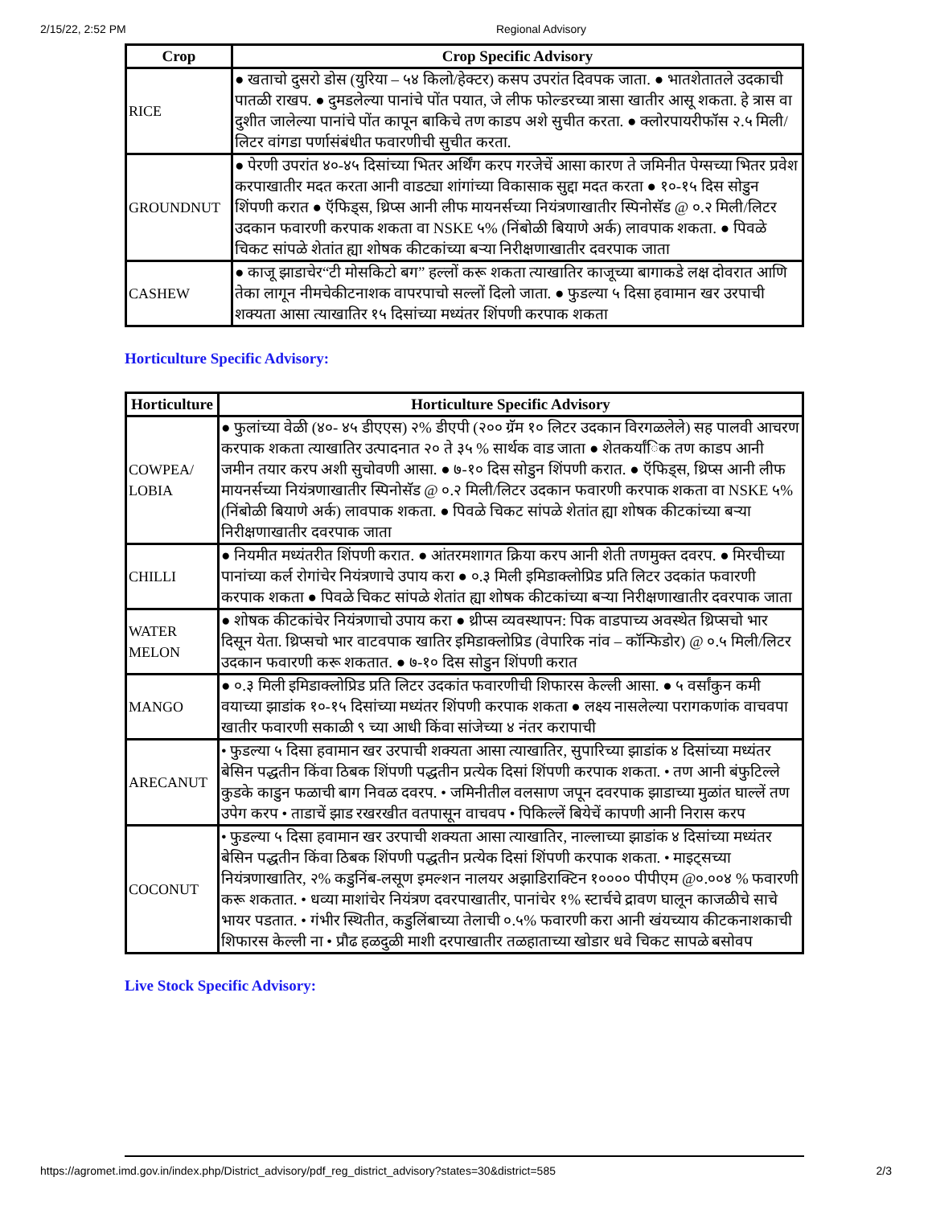2/15/22, 2:52 PM Regional Advisory
| Crop | Crop Specific Advisory |
| --- | --- |
| RICE | ● खताचो दुसरो डोस (युरिया – ५४ किलो/हेक्टर) कसप उपरांत दिवपक जाता. ● भातशेतातले उदकाची पातळी राखप. ● दुमडलेल्या पानांचे पोंत पयात, जे लीफ फोल्डरच्या त्रासा खातीर आसू शकता. हे त्रास वा दुशीत जालेल्या पानांचे पोंत कापून बाकिचे तण काडप अशे सुचीत करता. ● क्लोरपायरीफॉस २.५ मिली/लिटर वांगडा पर्णासंबंधीत फवारणीची सुचीत करता. |
| GROUNDNUT | ● पेरणी उपरांत ४०-४५ दिसांच्या भितर अर्थिंग करप गरजेचें आसा कारण ते जमिनीत पेग्सच्या भितर प्रवेश करपाखातीर मदत करता आनी वाडट्या शांगांच्या विकासाक सुद्दा मदत करता ● १०-१५ दिस सोडुन शिंपणी करात ● ऍफिड्स, थ्रिप्स आनी लीफ मायनर्सच्या नियंत्रणाखातीर स्पिनोसॅड @ ०.२ मिली/लिटर उदकान फवारणी करपाक शकता वा NSKE ५% (निंबोळी बियाणे अर्क) लावपाक शकता. ● पिवळे चिकट सांपळे शेतांत ह्या शोषक कीटकांच्या बऱ्या निरीक्षणाखातीर दवरपाक जाता |
| CASHEW | ● काजू झाडाचेर“टी मोसकिटो बग” हल्लों करू शकता त्याखातिर काजूच्या बागाकडे लक्ष दोवरात आणि तेका लागून नीमचेकीटनाशक वापरपाचो सल्लों दिलो जाता. ● फुडल्या ५ दिसा हवामान खर उरपाची शक्यता आसा त्याखातिर १५ दिसांच्या मध्यंतर शिंपणी करपाक शकता |
Horticulture Specific Advisory:
| Horticulture | Horticulture Specific Advisory |
| --- | --- |
| COWPEA/ LOBIA | ● फुलांच्या वेळी (४०- ४५ डीएएस) २% डीएपी (२०० ग्रॅम १० लिटर उदकान विरगळलेले) सह पालवी आचरण करपाक शकता त्याखातिर उत्पादनात २० ते ३५ % सार्थक वाड जाता ● शेतकर्यांिक तण काडप आनी जमीन तयार करप अशी सुचोवणी आसा. ● ७-१० दिस सोडुन शिंपणी करात. ● ऍफिड्स, थ्रिप्स आनी लीफ मायनर्सच्या नियंत्रणाखातीर स्पिनोसॅड @ ०.२ मिली/लिटर उदकान फवारणी करपाक शकता वा NSKE ५% (निंबोळी बियाणे अर्क) लावपाक शकता. ● पिवळे चिकट सांपळे शेतांत ह्या शोषक कीटकांच्या बऱ्या निरीक्षणाखातीर दवरपाक जाता |
| CHILLI | ● नियमीत मध्यंतरीत शिंपणी करात. ● आंतरमशागत क्रिया करप आनी शेती तणमुक्त दवरप. ● मिरचीच्या पानांच्या कर्ल रोगांचेर नियंत्रणाचे उपाय करा ● ०.३ मिली इमिडाक्लोप्रिड प्रति लिटर उदकांत फवारणी करपाक शकता ● पिवळे चिकट सांपळे शेतांत ह्या शोषक कीटकांच्या बऱ्या निरीक्षणाखातीर दवरपाक जाता |
| WATER MELON | ● शोषक कीटकांचेर नियंत्रणाचो उपाय करा ● थ्रीप्स व्यवस्थापन: पिक वाडपाच्य अवस्थेत थ्रिप्सचो भार दिसून येता. थ्रिप्सचो भार वाटवपाक खातिर इमिडाक्लोप्रिड (वेपारिक नांव – कॉन्फिडोर) @ ०.५ मिली/लिटर उदकान फवारणी करू शकतात. ● ७-१० दिस सोडुन शिंपणी करात |
| MANGO | ● ०.३ मिली इमिडाक्लोप्रिड प्रति लिटर उदकांत फवारणीची शिफारस केल्ली आसा. ● ५ वर्सांकुन कमी वयाच्या झाडांक १०-१५ दिसांच्या मध्यंतर शिंपणी करपाक शकता ● लक्ष्य नासलेल्या परागकणांक वाचवपा खातीर फवारणी सकाळी ९ च्या आधी किंवा सांजेच्या ४ नंतर करापाची |
| ARECANUT | • फुडल्या ५ दिसा हवामान खर उरपाची शक्यता आसा त्याखातिर, सुपारिच्या झाडांक ४ दिसांच्या मध्यंतर बेसिन पद्धतीन किंवा ठिबक शिंपणी पद्धतीन प्रत्येक दिसां शिंपणी करपाक शकता. • तण आनी बंफुटिल्ले कुडके काडुन फळाची बाग निवळ दवरप. • जमिनीतील वलसाण जपून दवरपाक झाडाच्या मुळांत घाल्लें तण उपेग करप • ताडाचें झाड रखरखीत वतपासून वाचवप • पिकिल्लें बियेचें कापणी आनी निरास करप |
| COCONUT | • फुडल्या ५ दिसा हवामान खर उरपाची शक्यता आसा त्याखातिर, नाल्लाच्या झाडांक ४ दिसांच्या मध्यंतर बेसिन पद्धतीन किंवा ठिबक शिंपणी पद्धतीन प्रत्येक दिसां शिंपणी करपाक शकता. • माइट्सच्या नियंत्रणाखातिर, २% कडुनिंब-लसूण इमल्शन नालयर अझाडिराक्टिन १०००० पीपीएम @०.००४ % फवारणी करू शकतात. • धव्या माशांचेर नियंत्रण दवरपाखातीर, पानांचेर १% स्टार्चचे द्रावण घालून काजळीचे साचे भायर पडतात. • गंभीर स्थितीत, कडुलिंबाच्या तेलाची ०.५% फवारणी करा आनी खंयच्याय कीटकनाशकाची शिफारस केल्ली ना • प्रौढ हळदुळी माशी दरपाखातीर तळहाताच्या खोडार धवे चिकट सापळे बसोवप |
Live Stock Specific Advisory:
https://agromet.imd.gov.in/index.php/District_advisory/pdf_reg_district_advisory?states=30&district=585 2/3